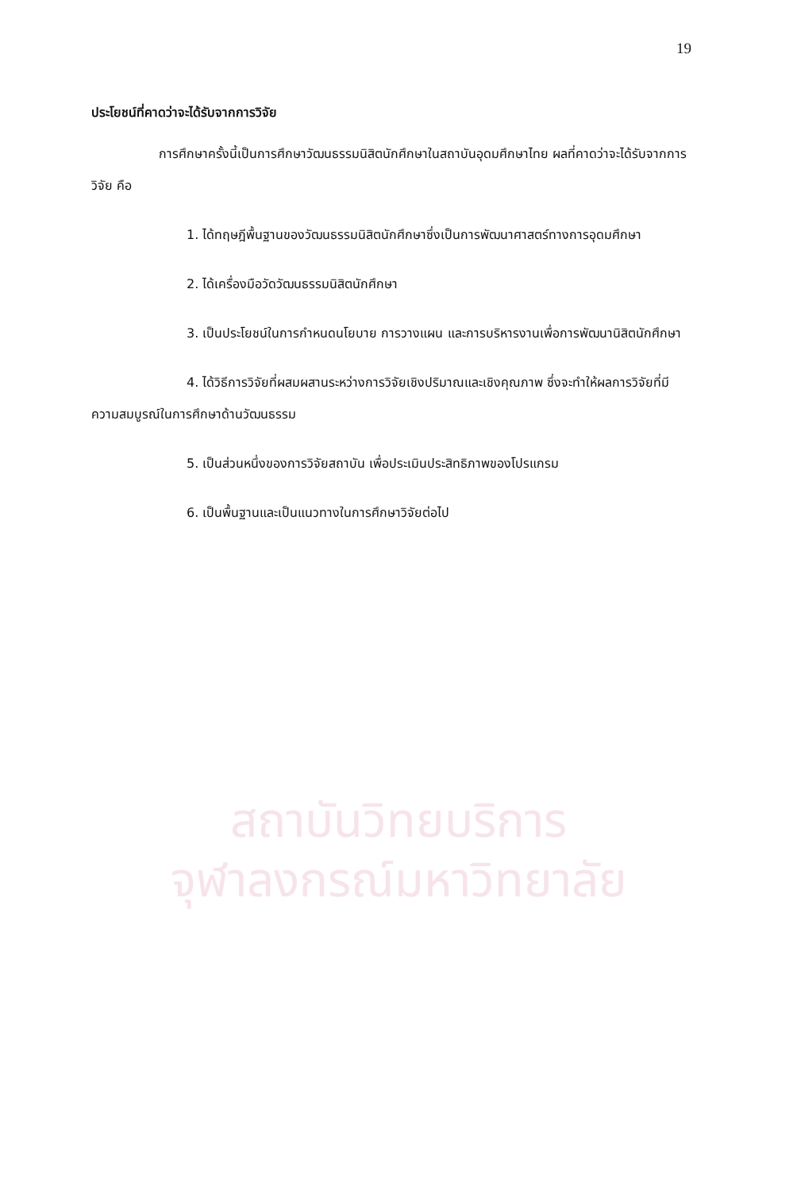19
ประโยชน์ที่คาดว่าจะได้รับจากการวิจัย
การศึกษาครั้งนี้เป็นการศึกษาวัฒนธรรมนิสิตนักศึกษาในสถาบันอุดมศึกษาไทย ผลที่คาดว่าจะได้รับจากการวิจัย คือ
1. ได้ทฤษฎีพื้นฐานของวัฒนธรรมนิสิตนักศึกษาซึ่งเป็นการพัฒนาศาสตร์ทางการอุดมศึกษา
2. ได้เครื่องมือวัดวัฒนธรรมนิสิตนักศึกษา
3. เป็นประโยชน์ในการกำหนดนโยบาย การวางแผน และการบริหารงานเพื่อการพัฒนานิสิตนักศึกษา
4. ได้วิธีการวิจัยที่ผสมผสานระหว่างการวิจัยเชิงปริมาณและเชิงคุณภาพ ซึ่งจะทำให้ผลการวิจัยที่มีความสมบูรณ์ในการศึกษาด้านวัฒนธรรม
5. เป็นส่วนหนึ่งของการวิจัยสถาบัน เพื่อประเมินประสิทธิภาพของโปรแกรม
6. เป็นพื้นฐานและเป็นแนวทางในการศึกษาวิจัยต่อไป
สถาบันวิทยบริการ
จุฬาลงกรณ์มหาวิทยาลัย